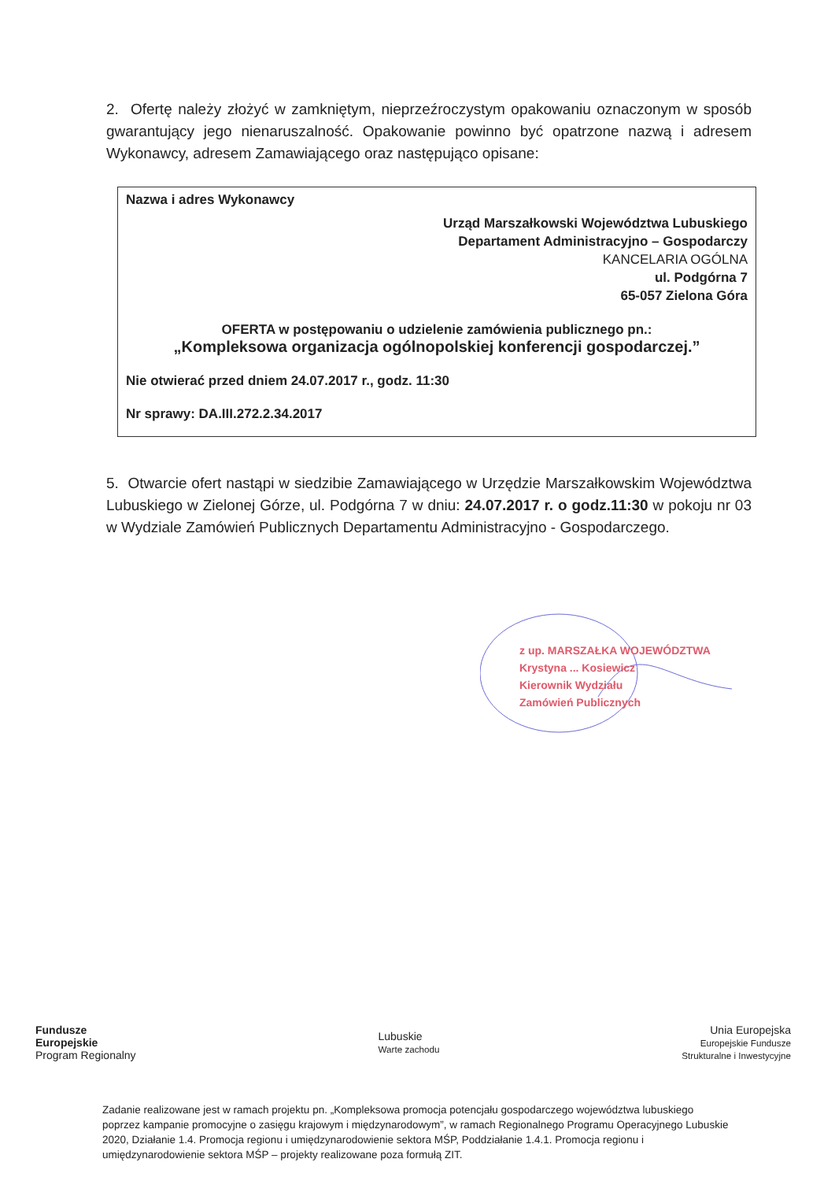2. Ofertę należy złożyć w zamkniętym, nieprzeźroczystym opakowaniu oznaczonym w sposób gwarantujący jego nienaruszalność. Opakowanie powinno być opatrzone nazwą i adresem Wykonawcy, adresem Zamawiającego oraz następująco opisane:
Nazwa i adres Wykonawcy
Urząd Marszałkowski Województwa Lubuskiego
Departament Administracyjno – Gospodarczy
KANCELARIA OGÓLNA
ul. Podgórna 7
65-057 Zielona Góra
OFERTA w postępowaniu o udzielenie zamówienia publicznego pn.:
„Kompleksowa organizacja ogólnopolskiej konferencji gospodarczej.”
Nie otwierać przed dniem 24.07.2017 r., godz. 11:30
Nr sprawy: DA.III.272.2.34.2017
5. Otwarcie ofert nastąpi w siedzibie Zamawiającego w Urzędzie Marszałkowskim Województwa Lubuskiego w Zielonej Górze, ul. Podgórna 7 w dniu: 24.07.2017 r. o godz.11:30 w pokoju nr 03 w Wydziale Zamówień Publicznych Departamentu Administracyjno - Gospodarczego.
z up. MARSZAŁKA WOJEWÓDZTWA
Krystyna ... Kosiewicz
Kierownik Wydziału
Zamówień Publicznych
Fundusze
Europejskie
Program Regionalny
Lubuskie
Warte zachodu
Unia Europejska
Europejskie Fundusze
Strukturalne i Inwestycyjne
Zadanie realizowane jest w ramach projektu pn. „Kompleksowa promocja potencjału gospodarczego województwa lubuskiego poprzez kampanie promocyjne o zasięgu krajowym i międzynarodowym”, w ramach Regionalnego Programu Operacyjnego Lubuskie 2020, Działanie 1.4. Promocja regionu i umiędzynarodowienie sektora MŚP, Poddziałanie 1.4.1. Promocja regionu i umiędzynarodowienie sektora MŚP – projekty realizowane poza formułą ZIT.